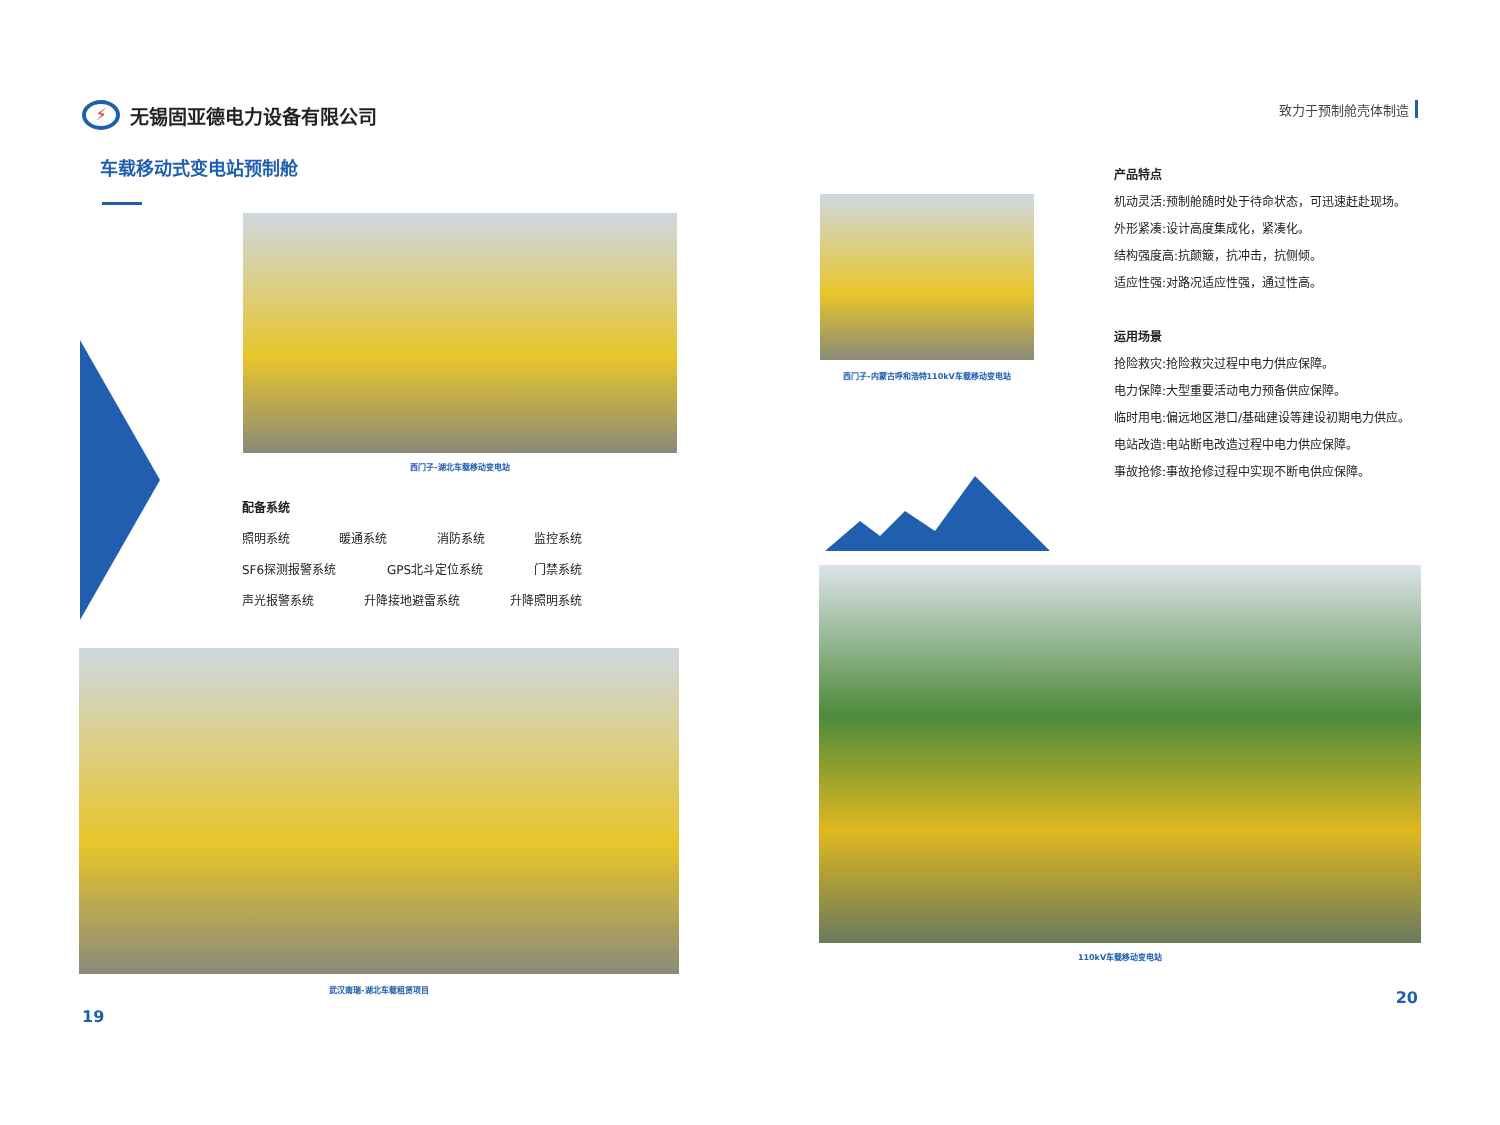⚡
无锡固亚德电力设备有限公司
致力于预制舱壳体制造
车载移动式变电站预制舱
西门子-湖北车载移动变电站
配备系统
照明系统 暖通系统 消防系统 监控系统
SF6探测报警系统 GPS北斗定位系统 门禁系统
声光报警系统 升降接地避雷系统 升降照明系统
武汉南瑞-湖北车载租赁项目
19
西门子-内蒙古呼和浩特110kV车载移动变电站
产品特点
机动灵活:预制舱随时处于待命状态，可迅速赶赴现场。
外形紧凑:设计高度集成化，紧凑化。
结构强度高:抗颠簸，抗冲击，抗侧倾。
适应性强:对路况适应性强，通过性高。
运用场景
抢险救灾:抢险救灾过程中电力供应保障。
电力保障:大型重要活动电力预备供应保障。
临时用电:偏远地区港口/基础建设等建设初期电力供应。
电站改造:电站断电改造过程中电力供应保障。
事故抢修:事故抢修过程中实现不断电供应保障。
110kV车载移动变电站
20